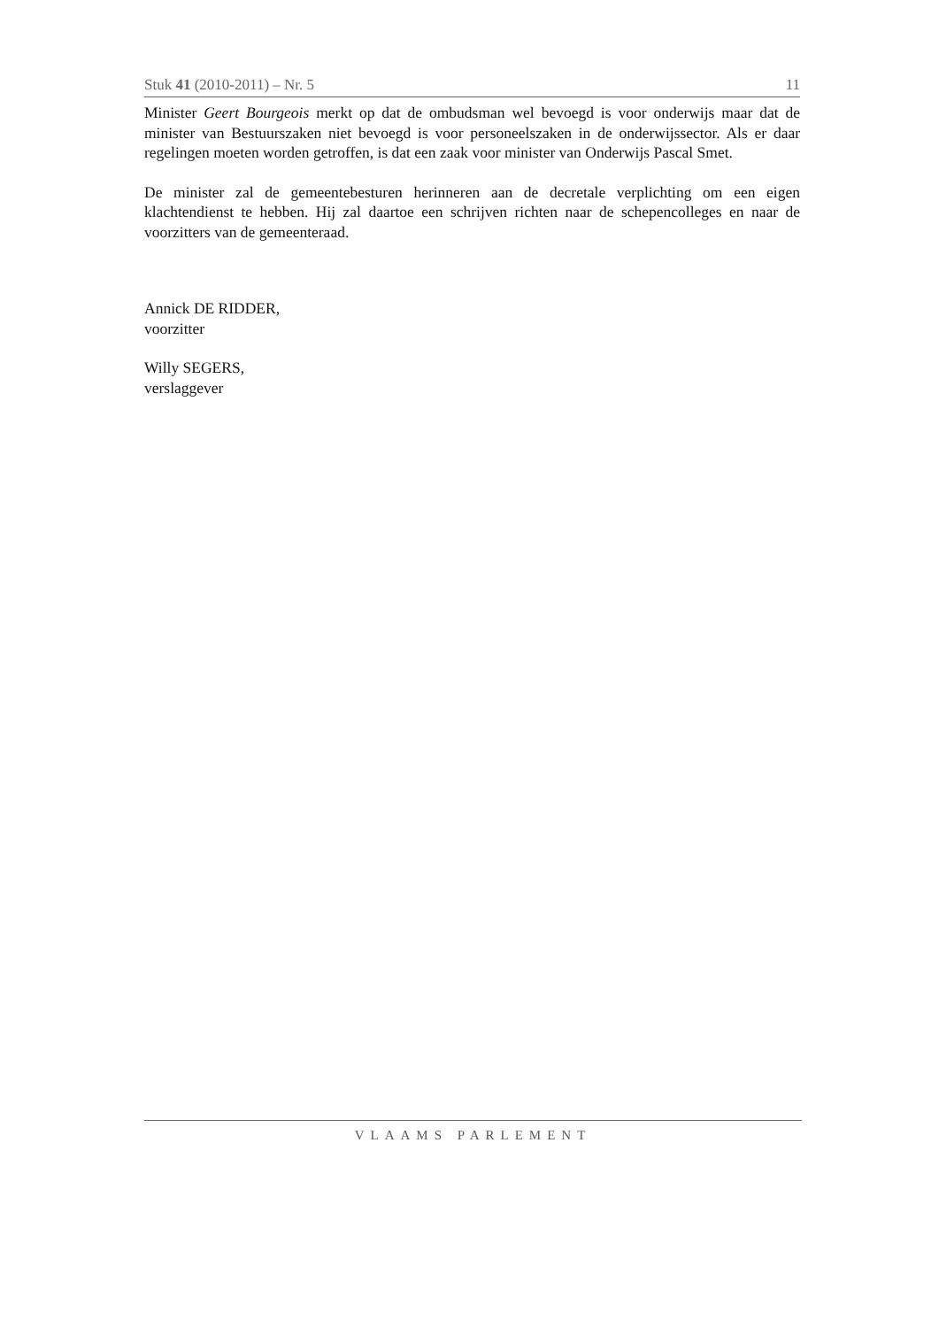Stuk 41 (2010-2011) – Nr. 5 11
Minister Geert Bourgeois merkt op dat de ombudsman wel bevoegd is voor onderwijs maar dat de minister van Bestuurszaken niet bevoegd is voor personeelszaken in de onderwijssector. Als er daar regelingen moeten worden getroffen, is dat een zaak voor minister van Onderwijs Pascal Smet.
De minister zal de gemeentebesturen herinneren aan de decretale verplichting om een eigen klachtendienst te hebben. Hij zal daartoe een schrijven richten naar de schepencolleges en naar de voorzitters van de gemeenteraad.
Annick DE RIDDER,
voorzitter
Willy SEGERS,
verslaggever
VLAAMS PARLEMENT